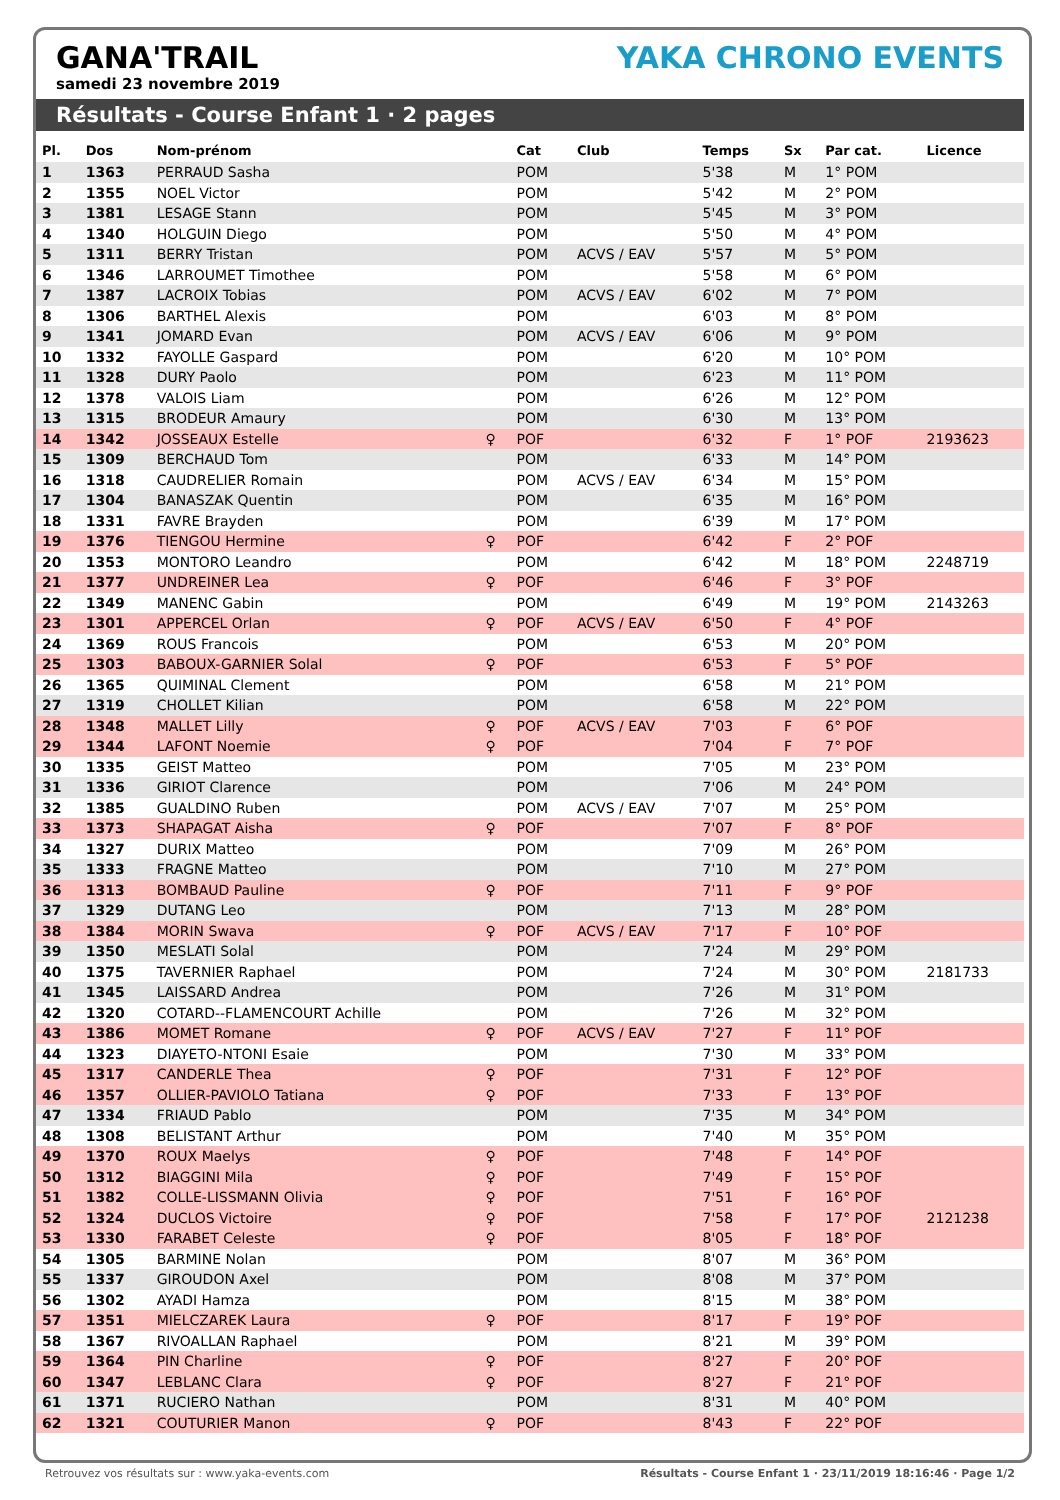GANA'TRAIL
samedi 23 novembre 2019
YAKA CHRONO EVENTS
Résultats - Course Enfant 1 · 2 pages
| Pl. | Dos | Nom-prénom | | Cat | Club | Temps | Sx | Par cat. | Licence |
| --- | --- | --- | --- | --- | --- | --- | --- | --- | --- |
| 1 | 1363 | PERRAUD Sasha | | POM | | 5'38 | M | 1° POM | |
| 2 | 1355 | NOEL Victor | | POM | | 5'42 | M | 2° POM | |
| 3 | 1381 | LESAGE Stann | | POM | | 5'45 | M | 3° POM | |
| 4 | 1340 | HOLGUIN Diego | | POM | | 5'50 | M | 4° POM | |
| 5 | 1311 | BERRY Tristan | | POM | ACVS / EAV | 5'57 | M | 5° POM | |
| 6 | 1346 | LARROUMET Timothee | | POM | | 5'58 | M | 6° POM | |
| 7 | 1387 | LACROIX Tobias | | POM | ACVS / EAV | 6'02 | M | 7° POM | |
| 8 | 1306 | BARTHEL Alexis | | POM | | 6'03 | M | 8° POM | |
| 9 | 1341 | JOMARD Evan | | POM | ACVS / EAV | 6'06 | M | 9° POM | |
| 10 | 1332 | FAYOLLE Gaspard | | POM | | 6'20 | M | 10° POM | |
| 11 | 1328 | DURY Paolo | | POM | | 6'23 | M | 11° POM | |
| 12 | 1378 | VALOIS Liam | | POM | | 6'26 | M | 12° POM | |
| 13 | 1315 | BRODEUR Amaury | | POM | | 6'30 | M | 13° POM | |
| 14 | 1342 | JOSSEAUX Estelle | ♀ | POF | | 6'32 | F | 1° POF | 2193623 |
| 15 | 1309 | BERCHAUD Tom | | POM | | 6'33 | M | 14° POM | |
| 16 | 1318 | CAUDRELIER Romain | | POM | ACVS / EAV | 6'34 | M | 15° POM | |
| 17 | 1304 | BANASZAK Quentin | | POM | | 6'35 | M | 16° POM | |
| 18 | 1331 | FAVRE Brayden | | POM | | 6'39 | M | 17° POM | |
| 19 | 1376 | TIENGOU Hermine | ♀ | POF | | 6'42 | F | 2° POF | |
| 20 | 1353 | MONTORO Leandro | | POM | | 6'42 | M | 18° POM | 2248719 |
| 21 | 1377 | UNDREINER Lea | ♀ | POF | | 6'46 | F | 3° POF | |
| 22 | 1349 | MANENC Gabin | | POM | | 6'49 | M | 19° POM | 2143263 |
| 23 | 1301 | APPERCEL Orlan | ♀ | POF | ACVS / EAV | 6'50 | F | 4° POF | |
| 24 | 1369 | ROUS Francois | | POM | | 6'53 | M | 20° POM | |
| 25 | 1303 | BABOUX-GARNIER Solal | ♀ | POF | | 6'53 | F | 5° POF | |
| 26 | 1365 | QUIMINAL Clement | | POM | | 6'58 | M | 21° POM | |
| 27 | 1319 | CHOLLET Kilian | | POM | | 6'58 | M | 22° POM | |
| 28 | 1348 | MALLET Lilly | ♀ | POF | ACVS / EAV | 7'03 | F | 6° POF | |
| 29 | 1344 | LAFONT Noemie | ♀ | POF | | 7'04 | F | 7° POF | |
| 30 | 1335 | GEIST Matteo | | POM | | 7'05 | M | 23° POM | |
| 31 | 1336 | GIRIOT Clarence | | POM | | 7'06 | M | 24° POM | |
| 32 | 1385 | GUALDINO Ruben | | POM | ACVS / EAV | 7'07 | M | 25° POM | |
| 33 | 1373 | SHAPAGAT Aisha | ♀ | POF | | 7'07 | F | 8° POF | |
| 34 | 1327 | DURIX Matteo | | POM | | 7'09 | M | 26° POM | |
| 35 | 1333 | FRAGNE Matteo | | POM | | 7'10 | M | 27° POM | |
| 36 | 1313 | BOMBAUD Pauline | ♀ | POF | | 7'11 | F | 9° POF | |
| 37 | 1329 | DUTANG Leo | | POM | | 7'13 | M | 28° POM | |
| 38 | 1384 | MORIN Swava | ♀ | POF | ACVS / EAV | 7'17 | F | 10° POF | |
| 39 | 1350 | MESLATI Solal | | POM | | 7'24 | M | 29° POM | |
| 40 | 1375 | TAVERNIER Raphael | | POM | | 7'24 | M | 30° POM | 2181733 |
| 41 | 1345 | LAISSARD Andrea | | POM | | 7'26 | M | 31° POM | |
| 42 | 1320 | COTARD--FLAMENCOURT Achille | | POM | | 7'26 | M | 32° POM | |
| 43 | 1386 | MOMET Romane | ♀ | POF | ACVS / EAV | 7'27 | F | 11° POF | |
| 44 | 1323 | DIAYETO-NTONI Esaie | | POM | | 7'30 | M | 33° POM | |
| 45 | 1317 | CANDERLE Thea | ♀ | POF | | 7'31 | F | 12° POF | |
| 46 | 1357 | OLLIER-PAVIOLO Tatiana | ♀ | POF | | 7'33 | F | 13° POF | |
| 47 | 1334 | FRIAUD Pablo | | POM | | 7'35 | M | 34° POM | |
| 48 | 1308 | BELISTANT Arthur | | POM | | 7'40 | M | 35° POM | |
| 49 | 1370 | ROUX Maelys | ♀ | POF | | 7'48 | F | 14° POF | |
| 50 | 1312 | BIAGGINI Mila | ♀ | POF | | 7'49 | F | 15° POF | |
| 51 | 1382 | COLLE-LISSMANN Olivia | ♀ | POF | | 7'51 | F | 16° POF | |
| 52 | 1324 | DUCLOS Victoire | ♀ | POF | | 7'58 | F | 17° POF | 2121238 |
| 53 | 1330 | FARABET Celeste | ♀ | POF | | 8'05 | F | 18° POF | |
| 54 | 1305 | BARMINE Nolan | | POM | | 8'07 | M | 36° POM | |
| 55 | 1337 | GIROUDON Axel | | POM | | 8'08 | M | 37° POM | |
| 56 | 1302 | AYADI Hamza | | POM | | 8'15 | M | 38° POM | |
| 57 | 1351 | MIELCZAREK Laura | ♀ | POF | | 8'17 | F | 19° POF | |
| 58 | 1367 | RIVOALLAN Raphael | | POM | | 8'21 | M | 39° POM | |
| 59 | 1364 | PIN Charline | ♀ | POF | | 8'27 | F | 20° POF | |
| 60 | 1347 | LEBLANC Clara | ♀ | POF | | 8'27 | F | 21° POF | |
| 61 | 1371 | RUCIERO Nathan | | POM | | 8'31 | M | 40° POM | |
| 62 | 1321 | COUTURIER Manon | ♀ | POF | | 8'43 | F | 22° POF | |
Retrouvez vos résultats sur : www.yaka-events.com Résultats - Course Enfant 1 · 23/11/2019 18:16:46 · Page 1/2